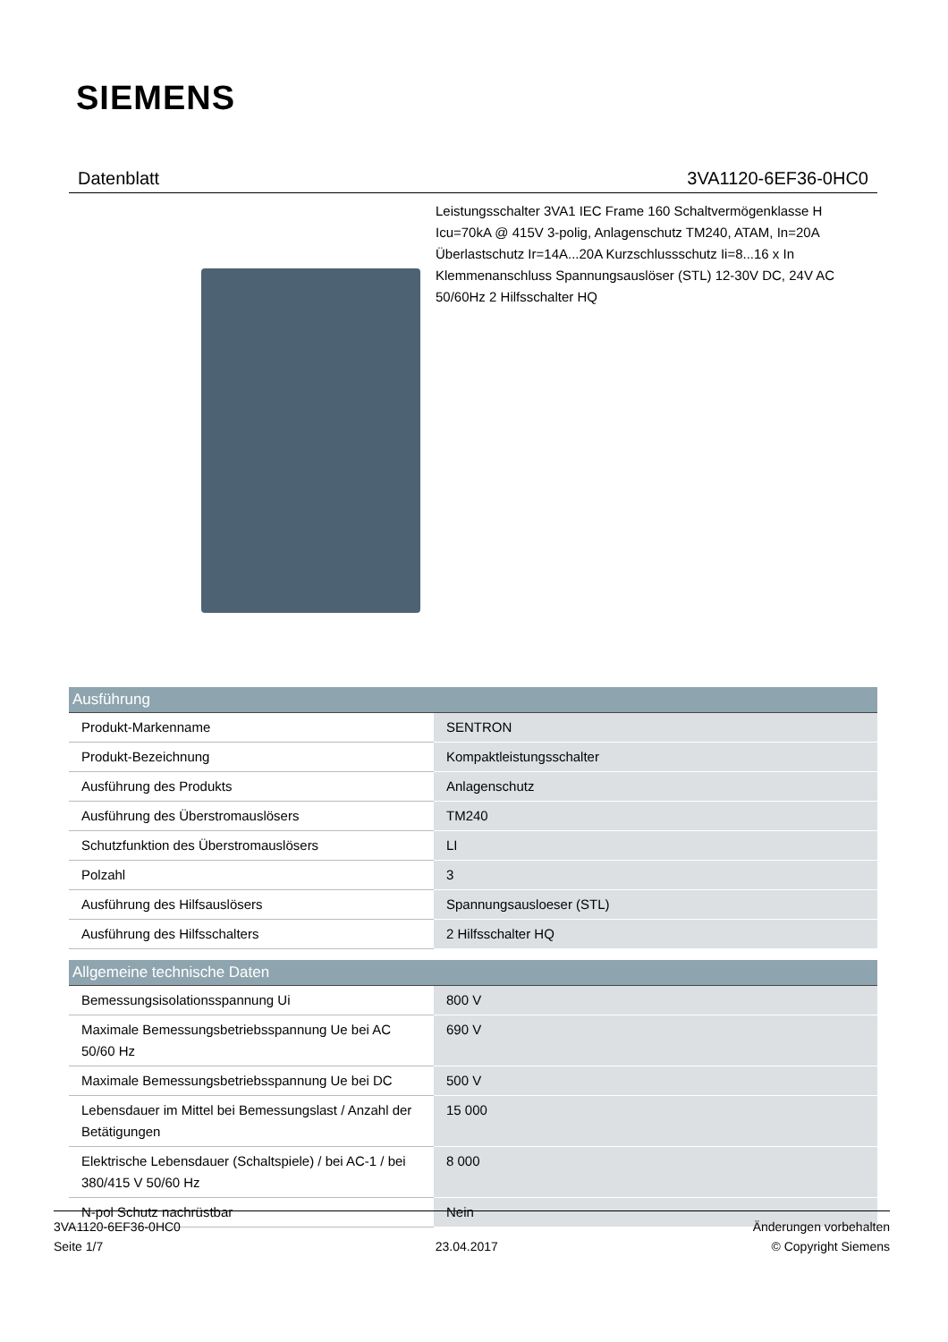SIEMENS
Datenblatt 3VA1120-6EF36-0HC0
Leistungsschalter 3VA1 IEC Frame 160 Schaltvermögenklasse H Icu=70kA @ 415V 3-polig, Anlagenschutz TM240, ATAM, In=20A Überlastschutz Ir=14A...20A Kurzschlussschutz Ii=8...16 x In Klemmenanschluss Spannungsauslöser (STL) 12-30V DC, 24V AC 50/60Hz 2 Hilfsschalter HQ
| Ausführung | |
| --- | --- |
| Produkt-Markenname | SENTRON |
| Produkt-Bezeichnung | Kompaktleistungsschalter |
| Ausführung des Produkts | Anlagenschutz |
| Ausführung des Überstromauslösers | TM240 |
| Schutzfunktion des Überstromauslösers | LI |
| Polzahl | 3 |
| Ausführung des Hilfsauslösers | Spannungsausloeser (STL) |
| Ausführung des Hilfsschalters | 2 Hilfsschalter HQ |
| Allgemeine technische Daten | |
| --- | --- |
| Bemessungsisolationsspannung Ui | 800 V |
| Maximale Bemessungsbetriebsspannung Ue bei AC 50/60 Hz | 690 V |
| Maximale Bemessungsbetriebsspannung Ue bei DC | 500 V |
| Lebensdauer im Mittel bei Bemessungslast / Anzahl der Betätigungen | 15 000 |
| Elektrische Lebensdauer (Schaltspiele) / bei AC-1 / bei 380/415 V 50/60 Hz | 8 000 |
| N-pol Schutz nachrüstbar | Nein |
3VA1120-6EF36-0HC0
Seite 1/7
23.04.2017
Änderungen vorbehalten
© Copyright Siemens